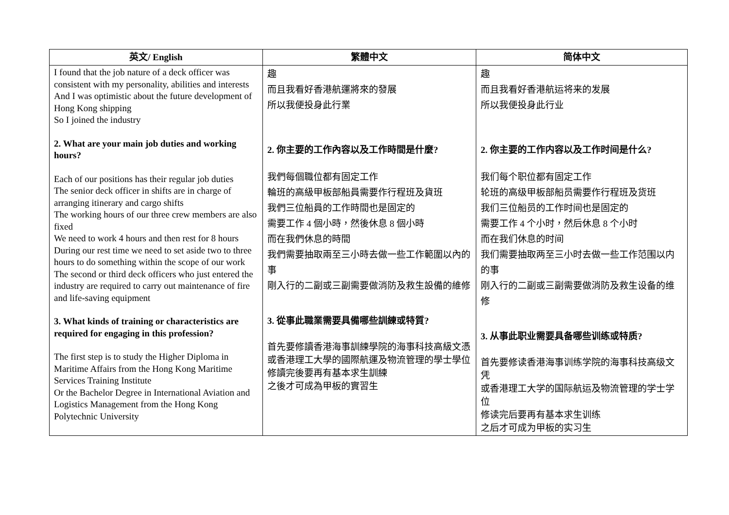| 英文/ English | 繁體中文 | 简体中文 |
| --- | --- | --- |
| I found that the job nature of a deck officer was consistent with my personality, abilities and interests And I was optimistic about the future development of Hong Kong shipping So I joined the industry 2. What are your main job duties and working hours? Each of our positions has their regular job duties The senior deck officer in shifts are in charge of arranging itinerary and cargo shifts The working hours of our three crew members are also fixed We need to work 4 hours and then rest for 8 hours During our rest time we need to set aside two to three hours to do something within the scope of our work The second or third deck officers who just entered the industry are required to carry out maintenance of fire and life-saving equipment 3. What kinds of training or characteristics are required for engaging in this profession? The first step is to study the Higher Diploma in Maritime Affairs from the Hong Kong Maritime Services Training Institute Or the Bachelor Degree in International Aviation and Logistics Management from the Hong Kong Polytechnic University | 趣 而且我看好香港航運將來的發展 所以我便投身此行業 2. 你主要的工作內容以及工作時間是什麼? 我們每個職位都有固定工作 輪班的高級甲板部船員需要作行程班及貨班 我們三位船員的工作時間也是固定的 需要工作 4 個小時，然後休息 8 個小時 而在我們休息的時間 我們需要抽取兩至三小時去做一些工作範圍以內的事 剛入行的二副或三副需要做消防及救生設備的維修 3. 從事此職業需要具備哪些訓練或特質? 首先要修讀香港海事訓練學院的海事科技高級文憑 或香港理工大學的國際航運及物流管理的學士學位 修讀完後要再有基本求生訓練 之後才可成為甲板的實習生 | 趣 而且我看好香港航运将来的发展 所以我便投身此行业 2. 你主要的工作内容以及工作时间是什么? 我们每个职位都有固定工作 轮班的高级甲板部船员需要作行程班及货班 我们三位船员的工作时间也是固定的 需要工作 4 个小时，然后休息 8 个小时 而在我们休息的时间 我们需要抽取两至三小时去做一些工作范围以内的事 刚入行的二副或三副需要做消防及救生设备的维修 3. 从事此职业需要具备哪些训练或特质? 首先要修读香港海事训练学院的海事科技高级文凭 或香港理工大学的国际航运及物流管理的学士学位 修读完后要再有基本求生训练 之后才可成为甲板的实习生 |